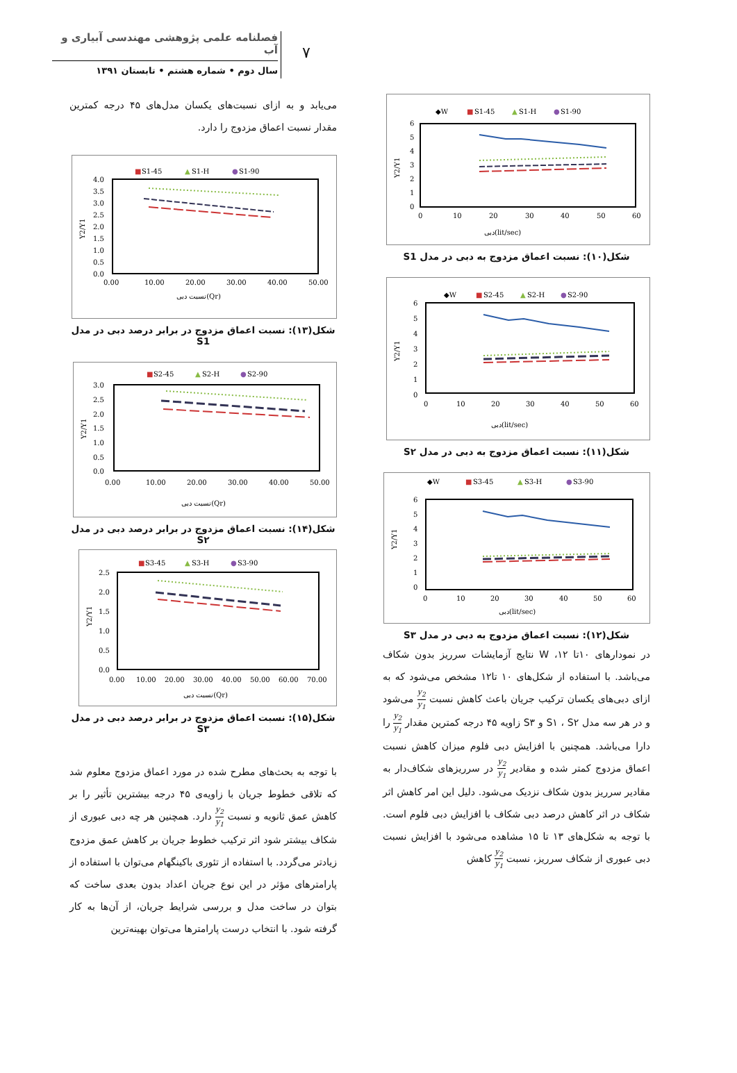فصلنامه علمی پژوهشی مهندسی آبیاری و آب
سال دوم • شماره هشتم • تابستان ۱۳۹۱
۷
◆W
■
S1-45
▲
S1-H
●
S1-90
6
5
4
3
2
1
0
0
10
20
30
40
50
60
دبی(lit/sec)
Y2/Y1
شکل(۱۰): نسبت اعماق مزدوج به دبی در مدل S1
◆W
■
S2-45
▲
S2-H
●
S2-90
6
5
4
3
2
1
0
0
10
20
30
40
50
60
دبی(lit/sec)
Y2/Y1
شکل(۱۱): نسبت اعماق مزدوج به دبی در مدل S۲
◆W
■
S3-45
▲
S3-H
●
S3-90
6
5
4
3
2
1
0
0
10
20
30
40
50
60
دبی(lit/sec)
Y2/Y1
شکل(۱۲): نسبت اعماق مزدوج به دبی در مدل S۳
در نمودارهای ۱۰تا ۱۲، W نتایج آزمایشات سرریز بدون شکاف می‌باشد. با استفاده از شکل‌های ۱۰ تا۱۲ مشخص می‌شود که به ازای دبی‌های یکسان ترکیب جریان باعث کاهش نسبت y<sub>2</sub> y<sub>1</sub> می‌شود و در هر سه مدل S۱ ، S۲ و S۳ زاویه ۴۵ درجه کمترین مقدار y<sub>2</sub> y<sub>1</sub> را دارا می‌باشد. همچنین با افزایش دبی فلوم میزان کاهش نسبت اعماق مزدوج کمتر شده و مقادیر y<sub>2</sub> y<sub>1</sub> در سرریزهای شکاف‌دار به مقادیر سرریز بدون شکاف نزدیک می‌شود. دلیل این امر کاهش اثر شکاف در اثر کاهش درصد دبی شکاف با افزایش دبی فلوم است. با توجه به شکل‌های ۱۳ تا ۱۵ مشاهده می‌شود با افزایش نسبت دبی عبوری از شکاف سرریز، نسبت y<sub>2</sub> y<sub>1</sub> کاهش
می‌یابد و به ازای نسبت‌های یکسان مدل‌های ۴۵ درجه کمترین مقدار نسبت اعماق مزدوج را دارد.
■
S1-45
▲
S1-H
●
S1-90
4.0
3.5
3.0
2.5
2.0
1.5
1.0
0.5
0.0
0.00
10.00
20.00
30.00
40.00
50.00
نسبت دبی(Qr)
Y2/Y1
شکل(۱۳): نسبت اعماق مزدوج در برابر درصد دبی در مدل S1
■
S2-45
▲
S2-H
●
S2-90
3.0
2.5
2.0
1.5
1.0
0.5
0.0
0.00
10.00
20.00
30.00
40.00
50.00
نسبت دبی(Qr)
Y2/Y1
شکل(۱۴): نسبت اعماق مزدوج در برابر درصد دبی در مدل S۲
■
S3-45
▲
S3-H
●
S3-90
2.5
2.0
1.5
1.0
0.5
0.0
0.00
10.00
20.00
30.00
40.00
50.00
60.00
70.00
نسبت دبی(Qr)
Y2/Y1
شکل(۱۵): نسبت اعماق مزدوج در برابر درصد دبی در مدل S۳
با توجه به بحث‌های مطرح شده در مورد اعماق مزدوج معلوم شد که تلاقی خطوط جریان با زاویه‌ی ۴۵ درجه بیشترین تأثیر را بر کاهش عمق ثانویه و نسبت y<sub>2</sub> y<sub>1</sub> دارد. همچنین هر چه دبی عبوری از شکاف بیشتر شود اثر ترکیب خطوط جریان بر کاهش عمق مزدوج زیادتر می‌گردد. با استفاده از تئوری باکینگهام می‌توان با استفاده از پارامترهای مؤثر در این نوع جریان اعداد بدون بعدی ساخت که بتوان در ساخت مدل و بررسی شرایط جریان، از آن‌ها به کار گرفته شود. با انتخاب درست پارامترها می‌توان بهینه‌ترین